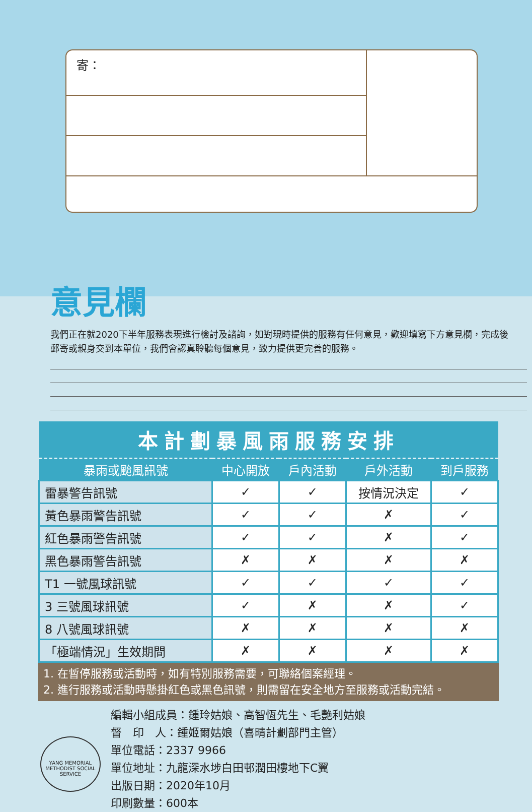寄：
意見欄
我們正在就2020下半年服務表現進行檢討及諮詢，如對現時提供的服務有任何意見，歡迎填寫下方意見欄，完成後郵寄或親身交到本單位，我們會認真聆聽每個意見，致力提供更完善的服務。
| 本計劃暴風雨服務安排 | | | | |
| --- | --- | --- | --- | --- |
| 暴雨或颱風訊號 | 中心開放 | 戶內活動 | 戶外活動 | 到戶服務 |
| 雷暴警告訊號 | ✓ | ✓ | 按情況決定 | ✓ |
| 黃色暴雨警告訊號 | ✓ | ✓ | ✗ | ✓ |
| 紅色暴雨警告訊號 | ✓ | ✓ | ✗ | ✓ |
| 黑色暴雨警告訊號 | ✗ | ✗ | ✗ | ✗ |
| T1 一號風球訊號 | ✓ | ✓ | ✓ | ✓ |
| 3 三號風球訊號 | ✓ | ✗ | ✗ | ✓ |
| 8 八號風球訊號 | ✗ | ✗ | ✗ | ✗ |
| 「極端情況」生效期間 | ✗ | ✗ | ✗ | ✗ |
1. 在暫停服務或活動時，如有特別服務需要，可聯絡個案經理。
2. 進行服務或活動時懸掛紅色或黑色訊號，則需留在安全地方至服務或活動完結。
YANG MEMORIAL METHODIST SOCIAL SERVICE
編輯小組成員：鍾玲姑娘、高智恆先生、毛艷利姑娘
督　印　人：鍾姬爾姑娘（喜晴計劃部門主管）
單位電話：2337 9966
單位地址：九龍深水埗白田邨潤田樓地下C翼
出版日期：2020年10月
印刷數量：600本